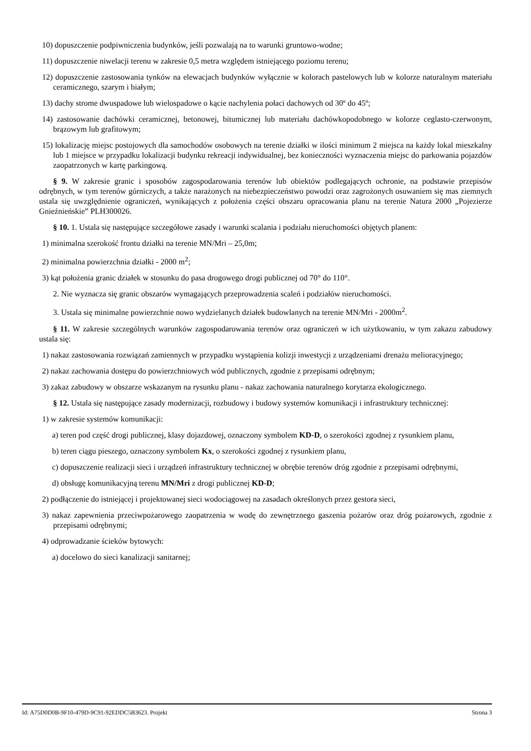10) dopuszczenie podpiwniczenia budynków, jeśli pozwalają na to warunki gruntowo-wodne;
11) dopuszczenie niwelacji terenu w zakresie 0,5 metra względem istniejącego poziomu terenu;
12) dopuszczenie zastosowania tynków na elewacjach budynków wyłącznie w kolorach pastelowych lub w kolorze naturalnym materiału ceramicznego, szarym i białym;
13) dachy strome dwuspadowe lub wielospadowe o kącie nachylenia połaci dachowych od 30º do 45º;
14) zastosowanie dachówki ceramicznej, betonowej, bitumicznej lub materiału dachówkopodobnego w kolorze ceglasto-czerwonym, brązowym lub grafitowym;
15) lokalizację miejsc postojowych dla samochodów osobowych na terenie działki w ilości minimum 2 miejsca na każdy lokal mieszkalny lub 1 miejsce w przypadku lokalizacji budynku rekreacji indywidualnej, bez konieczności wyznaczenia miejsc do parkowania pojazdów zaopatrzonych w kartę parkingową.
§ 9. W zakresie granic i sposobów zagospodarowania terenów lub obiektów podlegających ochronie, na podstawie przepisów odrębnych, w tym terenów górniczych, a także narażonych na niebezpieczeństwo powodzi oraz zagrożonych osuwaniem się mas ziemnych ustala się uwzględnienie ograniczeń, wynikających z położenia części obszaru opracowania planu na terenie Natura 2000 „Pojezierze Gnieźnieńskie” PLH300026.
§ 10. 1. Ustala się następujące szczegółowe zasady i warunki scalania i podziału nieruchomości objętych planem:
1) minimalna szerokość frontu działki na terenie MN/Mri – 25,0m;
2) minimalna powierzchnia działki - 2000 m<sup>2</sup>;
3) kąt położenia granic działek w stosunku do pasa drogowego drogi publicznej od 70° do 110°.
2. Nie wyznacza się granic obszarów wymagających przeprowadzenia scaleń i podziałów nieruchomości.
3. Ustala się minimalne powierzchnie nowo wydzielanych działek budowlanych na terenie MN/Mri - 2000m<sup>2</sup>.
§ 11. W zakresie szczególnych warunków zagospodarowania terenów oraz ograniczeń w ich użytkowaniu, w tym zakazu zabudowy ustala się:
1) nakaz zastosowania rozwiązań zamiennych w przypadku wystąpienia kolizji inwestycji z urządzeniami drenażu melioracyjnego;
2) nakaz zachowania dostępu do powierzchniowych wód publicznych, zgodnie z przepisami odrębnym;
3) zakaz zabudowy w obszarze wskazanym na rysunku planu - nakaz zachowania naturalnego korytarza ekologicznego.
§ 12. Ustala się następujące zasady modernizacji, rozbudowy i budowy systemów komunikacji i infrastruktury technicznej:
1) w zakresie systemów komunikacji:
a) teren pod część drogi publicznej, klasy dojazdowej, oznaczony symbolem KD-D, o szerokości zgodnej z rysunkiem planu,
b) teren ciągu pieszego, oznaczony symbolem Kx, o szerokości zgodnej z rysunkiem planu,
c) dopuszczenie realizacji sieci i urządzeń infrastruktury technicznej w obrębie terenów dróg zgodnie z przepisami odrębnymi,
d) obsługę komunikacyjną terenu MN/Mri z drogi publicznej KD-D;
2) podłączenie do istniejącej i projektowanej sieci wodociągowej na zasadach określonych przez gestora sieci,
3) nakaz zapewnienia przeciwpożarowego zaopatrzenia w wodę do zewnętrznego gaszenia pożarów oraz dróg pożarowych, zgodnie z przepisami odrębnymi;
4) odprowadzanie ścieków bytowych:
a) docelowo do sieci kanalizacji sanitarnej;
Id: A75D0D0B-9F10-479D-9C91-92EDDC5B3623. Projekt Strona 3